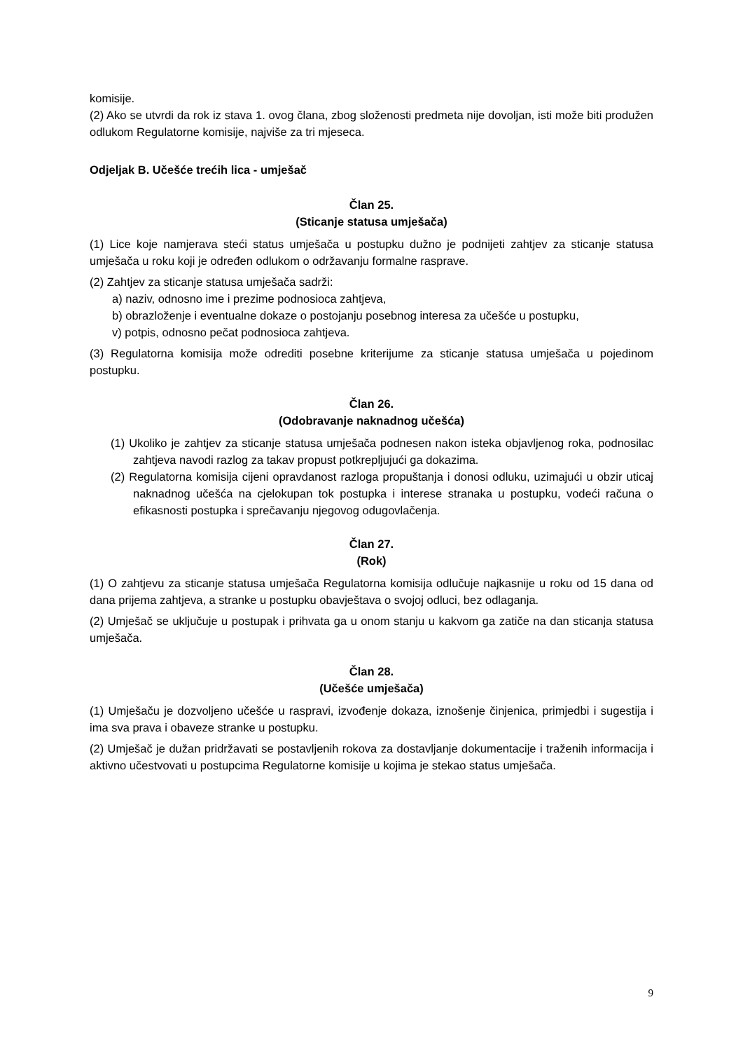komisije.
(2) Ako se utvrdi da rok iz stava 1. ovog člana, zbog složenosti predmeta nije dovoljan, isti može biti produžen odlukom Regulatorne komisije, najviše za tri mjeseca.
Odjeljak B. Učešće trećih lica - umješač
Član 25.
(Sticanje statusa umješača)
(1) Lice koje namjerava steći status umješača u postupku dužno je podnijeti zahtjev za sticanje statusa umješača u roku koji je određen odlukom o održavanju formalne rasprave.
(2) Zahtjev za sticanje statusa umješača sadrži:
a) naziv, odnosno ime i prezime podnosioca zahtjeva,
b) obrazloženje i eventualne dokaze o postojanju posebnog interesa za učešće u postupku,
v) potpis, odnosno pečat podnosioca zahtjeva.
(3) Regulatorna komisija može odrediti posebne kriterijume za sticanje statusa umješača u pojedinom postupku.
Član 26.
(Odobravanje naknadnog učešća)
(1) Ukoliko je zahtjev za sticanje statusa umješača podnesen nakon isteka objavljenog roka, podnosilac zahtjeva navodi razlog za takav propust potkrepljujući ga dokazima.
(2) Regulatorna komisija cijeni opravdanost razloga propuštanja i donosi odluku, uzimajući u obzir uticaj naknadnog učešća na cjelokupan tok postupka i interese stranaka u postupku, vodeći računa o efikasnosti postupka i sprečavanju njegovog odugovlačenja.
Član 27.
(Rok)
(1) O zahtjevu za sticanje statusa umješača Regulatorna komisija odlučuje najkasnije u roku od 15 dana od dana prijema zahtjeva, a stranke u postupku obavještava o svojoj odluci, bez odlaganja.
(2) Umješač se uključuje u postupak i prihvata ga u onom stanju u kakvom ga zatiče na dan sticanja statusa umješača.
Član 28.
(Učešće umješača)
(1) Umješaču je dozvoljeno učešće u raspravi, izvođenje dokaza, iznošenje činjenica, primjedbi i sugestija i ima sva prava i obaveze stranke u postupku.
(2) Umješač je dužan pridržavati se postavljenih rokova za dostavljanje dokumentacije i traženih informacija i aktivno učestvovati u postupcima Regulatorne komisije u kojima je stekao status umješača.
9